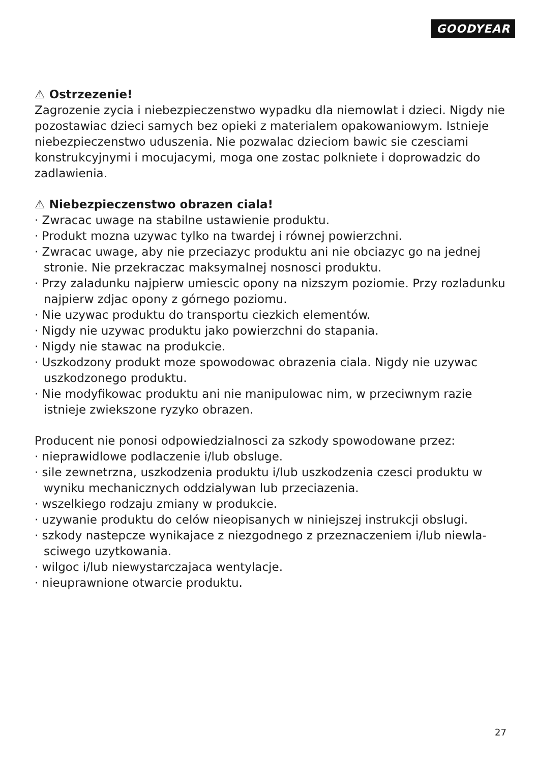GOODYEAR
⚠ Ostrzezenie!
Zagrozenie zycia i niebezpieczenstwo wypadku dla niemowlat i dzieci. Nigdy nie pozostawiac dzieci samych bez opieki z materialem opakowaniowym. Ist­nieje niebezpieczenstwo uduszenia. Nie pozwalac dzieciom bawic sie czesciami konstrukcyjnymi i mocujacymi, moga one zostac polkniete i doprowadzic do zadlawienia.
⚠ Niebezpieczenstwo obrazen ciala!
· Zwracac uwage na stabilne ustawienie produktu.
· Produkt mozna uzywac tylko na twardej i równej powierzchni.
· Zwracac uwage, aby nie przeciazyc produktu ani nie obciazyc go na jednej stronie. Nie przekraczac maksymalnej nosnosci produktu.
· Przy zaladunku najpierw umiescic opony na nizszym poziomie. Przy rozladun­ku najpierw zdjac opony z górnego poziomu.
· Nie uzywac produktu do transportu ciezkich elementów.
· Nigdy nie uzywac produktu jako powierzchni do stapania.
· Nigdy nie stawac na produkcie.
· Uszkodzony produkt moze spowodowac obrazenia ciala. Nigdy nie uzywac uszkodzonego produktu.
· Nie modyfikowac produktu ani nie manipulowac nim, w przeciwnym razie istnieje zwiekszone ryzyko obrazen.
Producent nie ponosi odpowiedzialnosci za szkody spowodowane przez:
· nieprawidlowe podlaczenie i/lub obsluge.
· sile zewnetrzna, uszkodzenia produktu i/lub uszkodzenia czesci produktu w wyniku mechanicznych oddzialywan lub przeciazenia.
· wszelkiego rodzaju zmiany w produkcie.
· uzywanie produktu do celów nieopisanych w niniejszej instrukcji obslugi.
· szkody nastepcze wynikajace z niezgodnego z przeznaczeniem i/lub niewla­sciwego uzytkowania.
· wilgoc i/lub niewystarczajaca wentylacje.
· nieuprawnione otwarcie produktu.
27